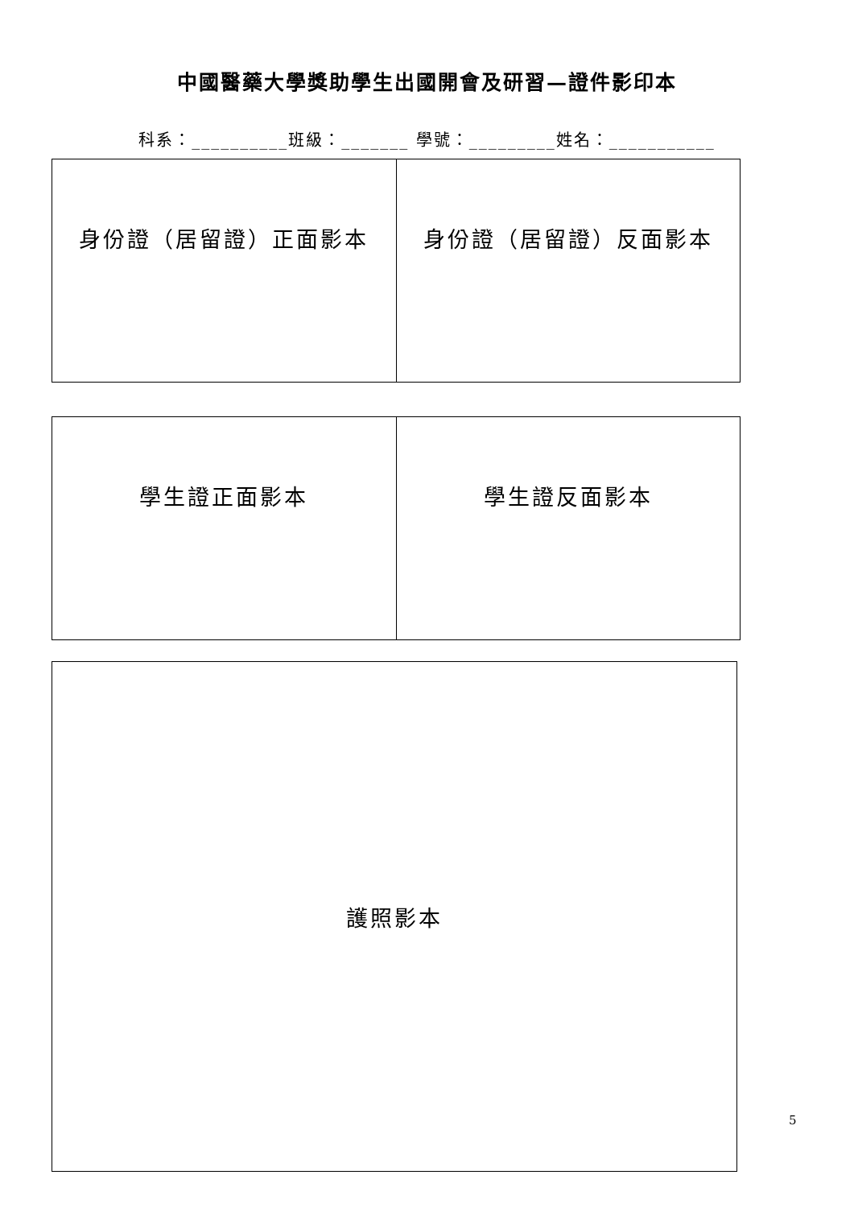中國醫藥大學獎助學生出國開會及研習—證件影印本
科系：__________班級：_______ 學號：_________姓名：___________
| 身份證（居留證）正面影本 | 身份證（居留證）反面影本 |
| 學生證正面影本 | 學生證反面影本 |
| 護照影本 |
5